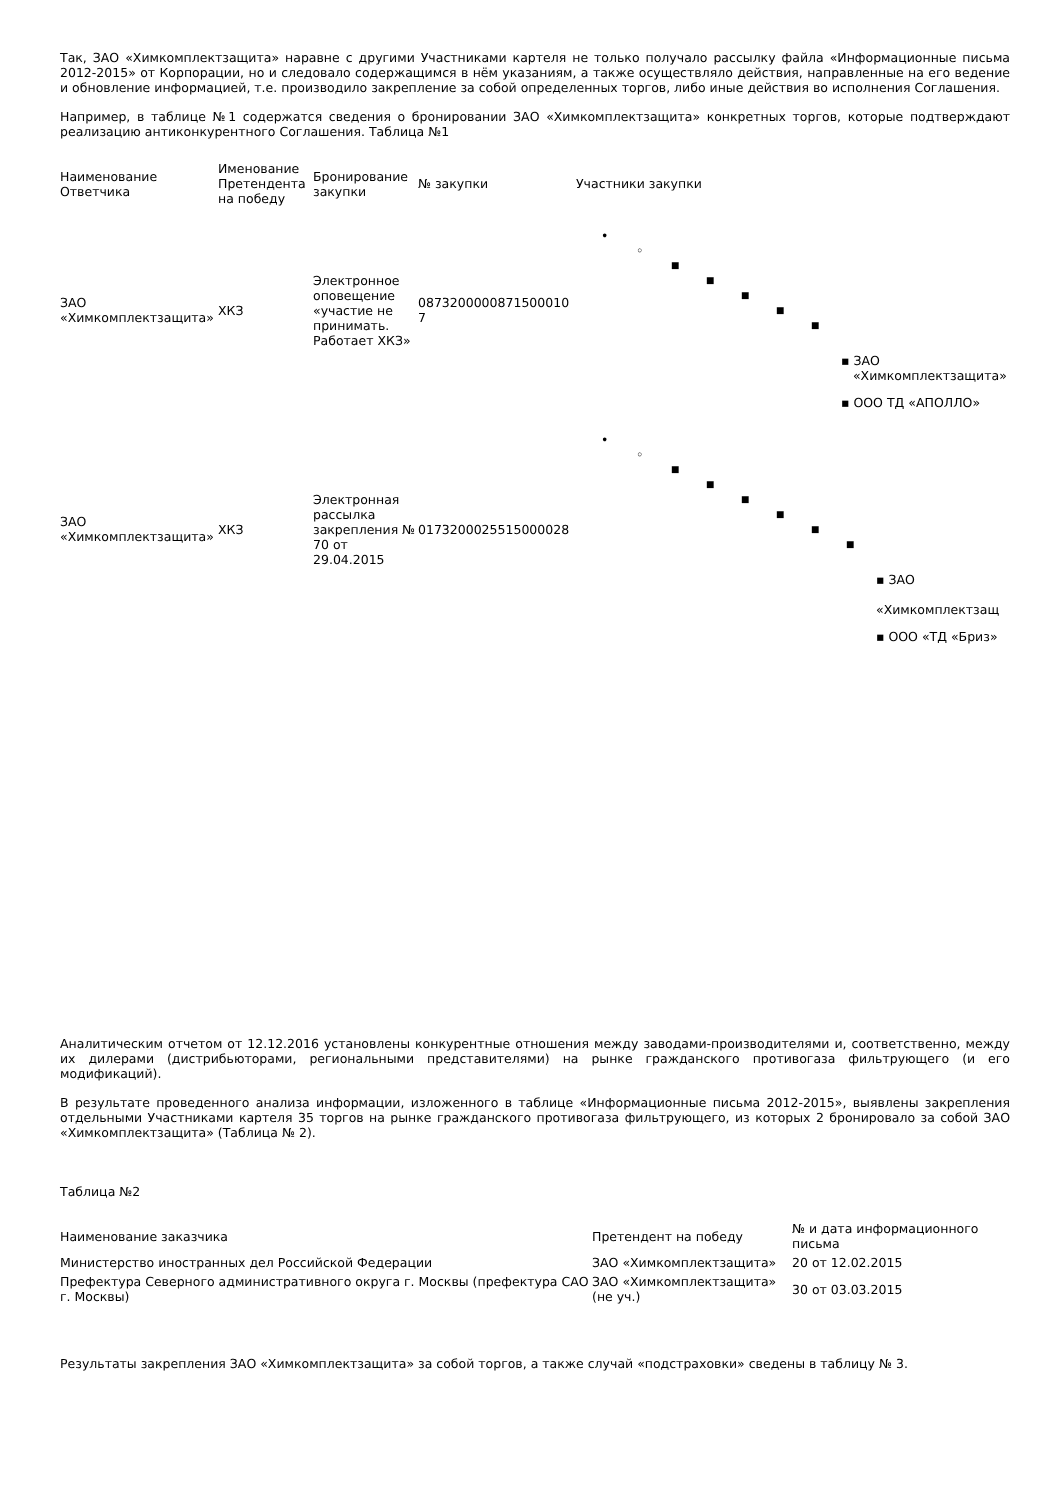Так, ЗАО «Химкомплектзащита» наравне с другими Участниками картеля не только получало рассылку файла «Информационные письма 2012-2015» от Корпорации, но и следовало содержащимся в нём указаниям, а также осуществляло действия, направленные на его ведение и обновление информацией, т.е. производило закрепление за собой определенных торгов, либо иные действия во исполнения Соглашения.
Например, в таблице №1 содержатся сведения о бронировании ЗАО «Химкомплектзащита» конкретных торгов, которые подтверждают реализацию антиконкурентного Соглашения. Таблица №1
| Наименование Ответчика | Именование Претендента на победу | Бронирование закупки | № закупки | Участники закупки |
| --- | --- | --- | --- | --- |
| ЗАО «Химкомплектзащита» | ХКЗ | Электронное оповещение «участие не принимать. Работает ХКЗ» | 0873200000871500010​7 | • ◦ ■ ■ ■ ■ ■ ▪ ЗАО «Химкомплектзащита» ▪ ООО ТД «АПОЛЛО» |
| ЗАО «Химкомплектзащита» | ХКЗ | Электронная рассылка закрепления № 70 от 29.04.2015 | 0173200025515000028 | • ◦ ■ ■ ■ ■ ■ ■ ▪ ЗАО «Химкомплектзащ ▪ ООО «ТД «Бриз» |
Аналитическим отчетом от 12.12.2016 установлены конкурентные отношения между заводами-производителями и, соответственно, между их дилерами (дистрибьюторами, региональными представителями) на рынке гражданского противогаза фильтрующего (и его модификаций).
В результате проведенного анализа информации, изложенного в таблице «Информационные письма 2012-2015», выявлены закрепления отдельными Участниками картеля 35 торгов на рынке гражданского противогаза фильтрующего, из которых 2 бронировало за собой ЗАО «Химкомплектзащита» (Таблица № 2).
Таблица №2
| Наименование заказчика | Претендент на победу | № и дата информационного письма |
| --- | --- | --- |
| Министерство иностранных дел Российской Федерации | ЗАО «Химкомплектзащита» | 20 от 12.02.2015 |
| Префектура Северного административного округа г. Москвы (префектура САО г. Москвы) | ЗАО «Химкомплектзащита» (не уч.) | 30 от 03.03.2015 |
Результаты закрепления ЗАО «Химкомплектзащита» за собой торгов, а также случай «подстраховки» сведены в таблицу № 3.